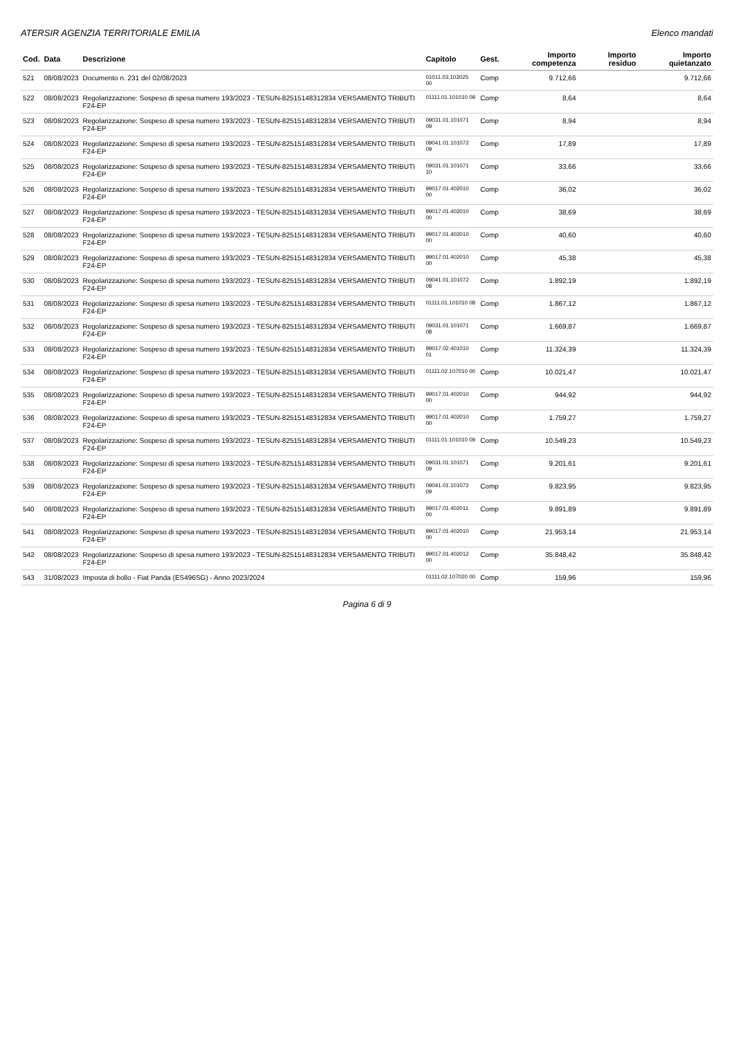ATERSIR AGENZIA TERRITORIALE EMILIA Elenco mandati
| Cod. | Data | Descrizione | Capitolo | Gest. | Importo competenza | Importo residuo | Importo quietanzato |
| --- | --- | --- | --- | --- | --- | --- | --- |
| 521 | 08/08/2023 | Documento n. 231 del 02/08/2023 | 01011.03.103025 00 | Comp | 9.712,66 | | 9.712,66 |
| 522 | 08/08/2023 | Regolarizzazione: Sospeso di spesa numero 193/2023 - TESUN-825151483128​34 VERSAMENTO TRIBUTI F24-EP | 01111.01.101010 09 | Comp | 8,64 | | 8,64 |
| 523 | 08/08/2023 | Regolarizzazione: Sospeso di spesa numero 193/2023 - TESUN-82515148312834 VERSAMENTO TRIBUTI F24-EP | 09031.01.101071 09 | Comp | 8,94 | | 8,94 |
| 524 | 08/08/2023 | Regolarizzazione: Sospeso di spesa numero 193/2023 - TESUN-82515148312834 VERSAMENTO TRIBUTI F24-EP | 09041.01.101072 09 | Comp | 17,89 | | 17,89 |
| 525 | 08/08/2023 | Regolarizzazione: Sospeso di spesa numero 193/2023 - TESUN-82515148312834 VERSAMENTO TRIBUTI F24-EP | 09031.01.101071 10 | Comp | 33,66 | | 33,66 |
| 526 | 08/08/2023 | Regolarizzazione: Sospeso di spesa numero 193/2023 - TESUN-82515148312834 VERSAMENTO TRIBUTI F24-EP | 99017.01.402010 00 | Comp | 36,02 | | 36,02 |
| 527 | 08/08/2023 | Regolarizzazione: Sospeso di spesa numero 193/2023 - TESUN-82515148312834 VERSAMENTO TRIBUTI F24-EP | 99017.01.402010 00 | Comp | 38,69 | | 38,69 |
| 528 | 08/08/2023 | Regolarizzazione: Sospeso di spesa numero 193/2023 - TESUN-82515148312834 VERSAMENTO TRIBUTI F24-EP | 99017.01.402010 00 | Comp | 40,60 | | 40,60 |
| 529 | 08/08/2023 | Regolarizzazione: Sospeso di spesa numero 193/2023 - TESUN-82515148312834 VERSAMENTO TRIBUTI F24-EP | 99017.01.402010 00 | Comp | 45,38 | | 45,38 |
| 530 | 08/08/2023 | Regolarizzazione: Sospeso di spesa numero 193/2023 - TESUN-82515148312834 VERSAMENTO TRIBUTI F24-EP | 09041.01.101072 08 | Comp | 1.892,19 | | 1.892,19 |
| 531 | 08/08/2023 | Regolarizzazione: Sospeso di spesa numero 193/2023 - TESUN-82515148312834 VERSAMENTO TRIBUTI F24-EP | 01111.01.101010 08 | Comp | 1.867,12 | | 1.867,12 |
| 532 | 08/08/2023 | Regolarizzazione: Sospeso di spesa numero 193/2023 - TESUN-82515148312834 VERSAMENTO TRIBUTI F24-EP | 09031.01.101071 08 | Comp | 1.669,87 | | 1.669,87 |
| 533 | 08/08/2023 | Regolarizzazione: Sospeso di spesa numero 193/2023 - TESUN-82515148312834 VERSAMENTO TRIBUTI F24-EP | 99017.02.401010 01 | Comp | 11.324,39 | | 11.324,39 |
| 534 | 08/08/2023 | Regolarizzazione: Sospeso di spesa numero 193/2023 - TESUN-82515148312834 VERSAMENTO TRIBUTI F24-EP | 01111.02.107010 00 | Comp | 10.021,47 | | 10.021,47 |
| 535 | 08/08/2023 | Regolarizzazione: Sospeso di spesa numero 193/2023 - TESUN-82515148312834 VERSAMENTO TRIBUTI F24-EP | 99017.01.402010 00 | Comp | 944,92 | | 944,92 |
| 536 | 08/08/2023 | Regolarizzazione: Sospeso di spesa numero 193/2023 - TESUN-82515148312834 VERSAMENTO TRIBUTI F24-EP | 99017.01.402010 00 | Comp | 1.759,27 | | 1.759,27 |
| 537 | 08/08/2023 | Regolarizzazione: Sospeso di spesa numero 193/2023 - TESUN-82515148312834 VERSAMENTO TRIBUTI F24-EP | 01111.01.101010 09 | Comp | 10.549,23 | | 10.549,23 |
| 538 | 08/08/2023 | Regolarizzazione: Sospeso di spesa numero 193/2023 - TESUN-82515148312834 VERSAMENTO TRIBUTI F24-EP | 09031.01.101071 09 | Comp | 9.201,61 | | 9.201,61 |
| 539 | 08/08/2023 | Regolarizzazione: Sospeso di spesa numero 193/2023 - TESUN-82515148312834 VERSAMENTO TRIBUTI F24-EP | 09041.01.101072 09 | Comp | 9.823,95 | | 9.823,95 |
| 540 | 08/08/2023 | Regolarizzazione: Sospeso di spesa numero 193/2023 - TESUN-82515148312834 VERSAMENTO TRIBUTI F24-EP | 99017.01.402011 00 | Comp | 9.891,89 | | 9.891,89 |
| 541 | 08/08/2023 | Regolarizzazione: Sospeso di spesa numero 193/2023 - TESUN-82515148312834 VERSAMENTO TRIBUTI F24-EP | 99017.01.402010 00 | Comp | 21.953,14 | | 21.953,14 |
| 542 | 08/08/2023 | Regolarizzazione: Sospeso di spesa numero 193/2023 - TESUN-82515148312834 VERSAMENTO TRIBUTI F24-EP | 99017.01.402012 00 | Comp | 35.848,42 | | 35.848,42 |
| 543 | 31/08/2023 | Imposta di bollo - Fiat Panda (ES496SG) - Anno 2023/2024 | 01111.02.107020 00 | Comp | 159,96 | | 159,96 |
Pagina 6 di 9